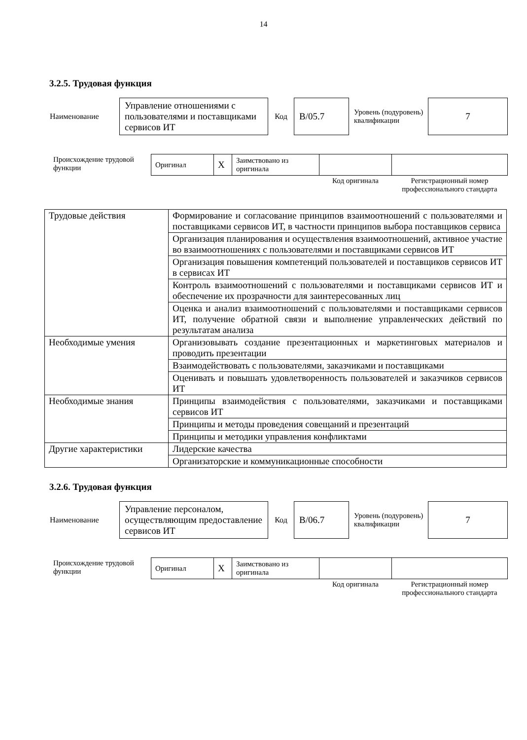14
3.2.5. Трудовая функция
| Наименование | Управление отношениями с пользователями и поставщиками сервисов ИТ | Код | B/05.7 | Уровень (подуровень) квалификации | 7 |
| Происхождение трудовой функции | Оригинал | X | Заимствовано из оригинала | | |
| | | | | Код оригинала | Регистрационный номер профессионального стандарта |
| Трудовые действия | Формирование и согласование принципов взаимоотношений с пользователями и поставщиками сервисов ИТ, в частности принципов выбора поставщиков сервиса |
| | Организация планирования и осуществления взаимоотношений, активное участие во взаимоотношениях с пользователями и поставщиками сервисов ИТ |
| | Организация повышения компетенций пользователей и поставщиков сервисов ИТ в сервисах ИТ |
| | Контроль взаимоотношений с пользователями и поставщиками сервисов ИТ и обеспечение их прозрачности для заинтересованных лиц |
| | Оценка и анализ взаимоотношений с пользователями и поставщиками сервисов ИТ, получение обратной связи и выполнение управленческих действий по результатам анализа |
| Необходимые умения | Организовывать создание презентационных и маркетинговых материалов и проводить презентации |
| | Взаимодействовать с пользователями, заказчиками и поставщиками |
| | Оценивать и повышать удовлетворенность пользователей и заказчиков сервисов ИТ |
| Необходимые знания | Принципы взаимодействия с пользователями, заказчиками и поставщиками сервисов ИТ |
| | Принципы и методы проведения совещаний и презентаций |
| | Принципы и методики управления конфликтами |
| Другие характеристики | Лидерские качества |
| | Организаторские и коммуникационные способности |
3.2.6. Трудовая функция
| Наименование | Управление персоналом, осуществляющим предоставление сервисов ИТ | Код | B/06.7 | Уровень (подуровень) квалификации | 7 |
| Происхождение трудовой функции | Оригинал | X | Заимствовано из оригинала | | |
| | | | | Код оригинала | Регистрационный номер профессионального стандарта |